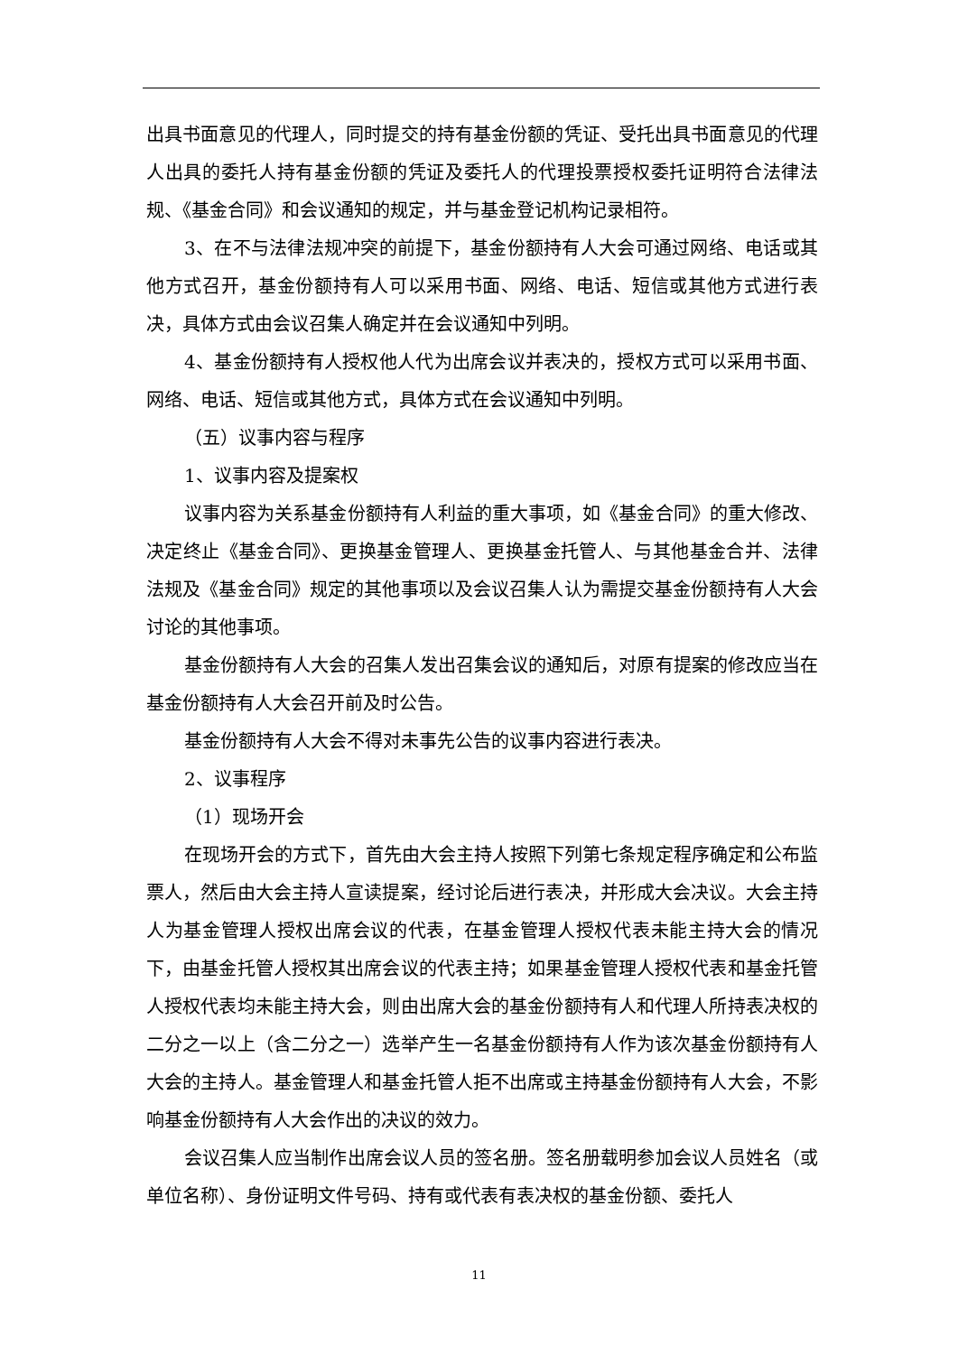出具书面意见的代理人，同时提交的持有基金份额的凭证、受托出具书面意见的代理人出具的委托人持有基金份额的凭证及委托人的代理投票授权委托证明符合法律法规、《基金合同》和会议通知的规定，并与基金登记机构记录相符。
3、在不与法律法规冲突的前提下，基金份额持有人大会可通过网络、电话或其他方式召开，基金份额持有人可以采用书面、网络、电话、短信或其他方式进行表决，具体方式由会议召集人确定并在会议通知中列明。
4、基金份额持有人授权他人代为出席会议并表决的，授权方式可以采用书面、网络、电话、短信或其他方式，具体方式在会议通知中列明。
（五）议事内容与程序
1、议事内容及提案权
议事内容为关系基金份额持有人利益的重大事项，如《基金合同》的重大修改、决定终止《基金合同》、更换基金管理人、更换基金托管人、与其他基金合并、法律法规及《基金合同》规定的其他事项以及会议召集人认为需提交基金份额持有人大会讨论的其他事项。
基金份额持有人大会的召集人发出召集会议的通知后，对原有提案的修改应当在基金份额持有人大会召开前及时公告。
基金份额持有人大会不得对未事先公告的议事内容进行表决。
2、议事程序
（1）现场开会
在现场开会的方式下，首先由大会主持人按照下列第七条规定程序确定和公布监票人，然后由大会主持人宣读提案，经讨论后进行表决，并形成大会决议。大会主持人为基金管理人授权出席会议的代表，在基金管理人授权代表未能主持大会的情况下，由基金托管人授权其出席会议的代表主持；如果基金管理人授权代表和基金托管人授权代表均未能主持大会，则由出席大会的基金份额持有人和代理人所持表决权的二分之一以上（含二分之一）选举产生一名基金份额持有人作为该次基金份额持有人大会的主持人。基金管理人和基金托管人拒不出席或主持基金份额持有人大会，不影响基金份额持有人大会作出的决议的效力。
会议召集人应当制作出席会议人员的签名册。签名册载明参加会议人员姓名（或单位名称）、身份证明文件号码、持有或代表有表决权的基金份额、委托人
11